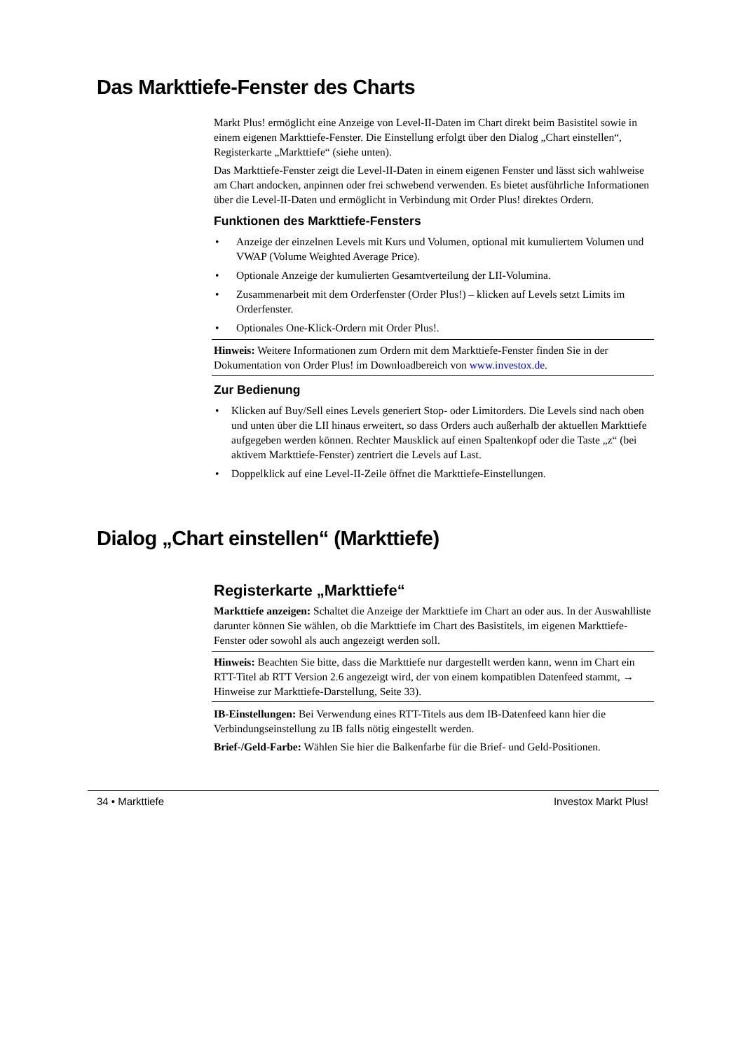Das Markttiefe-Fenster des Charts
Markt Plus! ermöglicht eine Anzeige von Level-II-Daten im Chart direkt beim Basistitel sowie in einem eigenen Markttiefe-Fenster. Die Einstellung erfolgt über den Dialog „Chart einstellen“, Registerkarte „Markttiefe“ (siehe unten).
Das Markttiefe-Fenster zeigt die Level-II-Daten in einem eigenen Fenster und lässt sich wahlweise am Chart andocken, anpinnen oder frei schwebend verwenden. Es bietet ausführliche Informationen über die Level-II-Daten und ermöglicht in Verbindung mit Order Plus! direktes Ordern.
Funktionen des Markttiefe-Fensters
• Anzeige der einzelnen Levels mit Kurs und Volumen, optional mit kumuliertem Volumen und VWAP (Volume Weighted Average Price).
• Optionale Anzeige der kumulierten Gesamtverteilung der LII-Volumina.
• Zusammenarbeit mit dem Orderfenster (Order Plus!) – klicken auf Levels setzt Limits im Orderfenster.
• Optionales One-Klick-Ordern mit Order Plus!.
Hinweis: Weitere Informationen zum Ordern mit dem Markttiefe-Fenster finden Sie in der Dokumentation von Order Plus! im Downloadbereich von www.investox.de.
Zur Bedienung
• Klicken auf Buy/Sell eines Levels generiert Stop- oder Limitorders. Die Levels sind nach oben und unten über die LII hinaus erweitert, so dass Orders auch außerhalb der aktuellen Markttiefe aufgegeben werden können. Rechter Mausklick auf einen Spaltenkopf oder die Taste „z“ (bei aktivem Markttiefe-Fenster) zentriert die Levels auf Last.
• Doppelklick auf eine Level-II-Zeile öffnet die Markttiefe-Einstellungen.
Dialog „Chart einstellen“ (Markttiefe)
Registerkarte „Markttiefe“
Markttiefe anzeigen: Schaltet die Anzeige der Markttiefe im Chart an oder aus. In der Auswahlliste darunter können Sie wählen, ob die Markttiefe im Chart des Basistitels, im eigenen Markttiefe-Fenster oder sowohl als auch angezeigt werden soll.
Hinweis: Beachten Sie bitte, dass die Markttiefe nur dargestellt werden kann, wenn im Chart ein RTT-Titel ab RTT Version 2.6 angezeigt wird, der von einem kompatiblen Datenfeed stammt, → Hinweise zur Markttiefe-Darstellung, Seite 33).
IB-Einstellungen: Bei Verwendung eines RTT-Titels aus dem IB-Datenfeed kann hier die Verbindungseinstellung zu IB falls nötig eingestellt werden.
Brief-/Geld-Farbe: Wählen Sie hier die Balkenfarbe für die Brief- und Geld-Positionen.
34 • Markttiefe Investox Markt Plus!